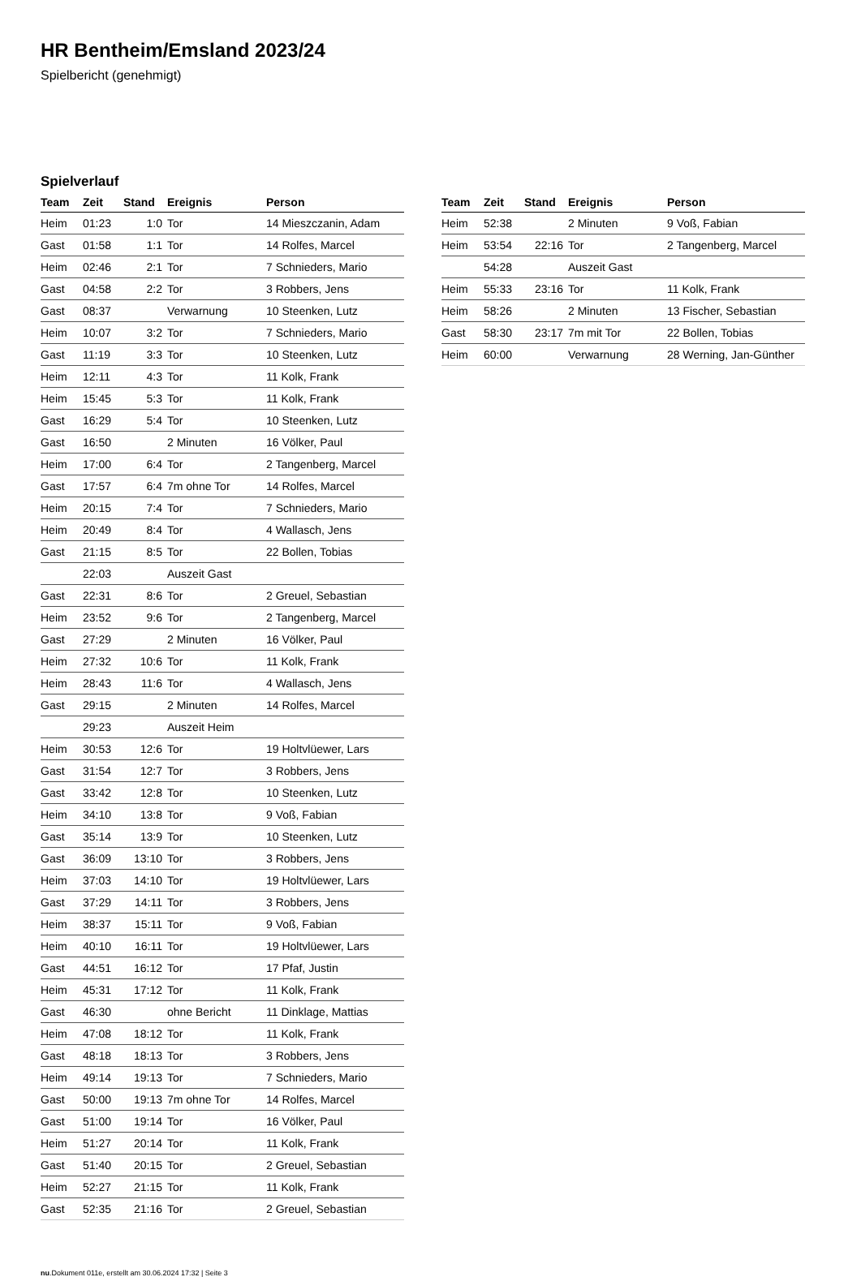HR Bentheim/Emsland 2023/24
Spielbericht (genehmigt)
Spielverlauf
| Team | Zeit | Stand | Ereignis | Person |
| --- | --- | --- | --- | --- |
| Heim | 01:23 | 1:0 | Tor | 14 Mieszczanin, Adam |
| Gast | 01:58 | 1:1 | Tor | 14 Rolfes, Marcel |
| Heim | 02:46 | 2:1 | Tor | 7 Schnieders, Mario |
| Gast | 04:58 | 2:2 | Tor | 3 Robbers, Jens |
| Gast | 08:37 | | Verwarnung | 10 Steenken, Lutz |
| Heim | 10:07 | 3:2 | Tor | 7 Schnieders, Mario |
| Gast | 11:19 | 3:3 | Tor | 10 Steenken, Lutz |
| Heim | 12:11 | 4:3 | Tor | 11 Kolk, Frank |
| Heim | 15:45 | 5:3 | Tor | 11 Kolk, Frank |
| Gast | 16:29 | 5:4 | Tor | 10 Steenken, Lutz |
| Gast | 16:50 | | 2 Minuten | 16 Völker, Paul |
| Heim | 17:00 | 6:4 | Tor | 2 Tangenberg, Marcel |
| Gast | 17:57 | 6:4 | 7m ohne Tor | 14 Rolfes, Marcel |
| Heim | 20:15 | 7:4 | Tor | 7 Schnieders, Mario |
| Heim | 20:49 | 8:4 | Tor | 4 Wallasch, Jens |
| Gast | 21:15 | 8:5 | Tor | 22 Bollen, Tobias |
| | 22:03 | | Auszeit Gast | |
| Gast | 22:31 | 8:6 | Tor | 2 Greuel, Sebastian |
| Heim | 23:52 | 9:6 | Tor | 2 Tangenberg, Marcel |
| Gast | 27:29 | | 2 Minuten | 16 Völker, Paul |
| Heim | 27:32 | 10:6 | Tor | 11 Kolk, Frank |
| Heim | 28:43 | 11:6 | Tor | 4 Wallasch, Jens |
| Gast | 29:15 | | 2 Minuten | 14 Rolfes, Marcel |
| | 29:23 | | Auszeit Heim | |
| Heim | 30:53 | 12:6 | Tor | 19 Holtvlüewer, Lars |
| Gast | 31:54 | 12:7 | Tor | 3 Robbers, Jens |
| Gast | 33:42 | 12:8 | Tor | 10 Steenken, Lutz |
| Heim | 34:10 | 13:8 | Tor | 9 Voß, Fabian |
| Gast | 35:14 | 13:9 | Tor | 10 Steenken, Lutz |
| Gast | 36:09 | 13:10 | Tor | 3 Robbers, Jens |
| Heim | 37:03 | 14:10 | Tor | 19 Holtvlüewer, Lars |
| Gast | 37:29 | 14:11 | Tor | 3 Robbers, Jens |
| Heim | 38:37 | 15:11 | Tor | 9 Voß, Fabian |
| Heim | 40:10 | 16:11 | Tor | 19 Holtvlüewer, Lars |
| Gast | 44:51 | 16:12 | Tor | 17 Pfaf, Justin |
| Heim | 45:31 | 17:12 | Tor | 11 Kolk, Frank |
| Gast | 46:30 | | ohne Bericht | 11 Dinklage, Mattias |
| Heim | 47:08 | 18:12 | Tor | 11 Kolk, Frank |
| Gast | 48:18 | 18:13 | Tor | 3 Robbers, Jens |
| Heim | 49:14 | 19:13 | Tor | 7 Schnieders, Mario |
| Gast | 50:00 | 19:13 | 7m ohne Tor | 14 Rolfes, Marcel |
| Gast | 51:00 | 19:14 | Tor | 16 Völker, Paul |
| Heim | 51:27 | 20:14 | Tor | 11 Kolk, Frank |
| Gast | 51:40 | 20:15 | Tor | 2 Greuel, Sebastian |
| Heim | 52:27 | 21:15 | Tor | 11 Kolk, Frank |
| Gast | 52:35 | 21:16 | Tor | 2 Greuel, Sebastian |
| Team | Zeit | Stand | Ereignis | Person |
| --- | --- | --- | --- | --- |
| Heim | 52:38 | | 2 Minuten | 9 Voß, Fabian |
| Heim | 53:54 | 22:16 | Tor | 2 Tangenberg, Marcel |
| | 54:28 | | Auszeit Gast | |
| Heim | 55:33 | 23:16 | Tor | 11 Kolk, Frank |
| Heim | 58:26 | | 2 Minuten | 13 Fischer, Sebastian |
| Gast | 58:30 | 23:17 | 7m mit Tor | 22 Bollen, Tobias |
| Heim | 60:00 | | Verwarnung | 28 Werning, Jan-Günther |
nu.Dokument 011e, erstellt am 30.06.2024 17:32 | Seite 3